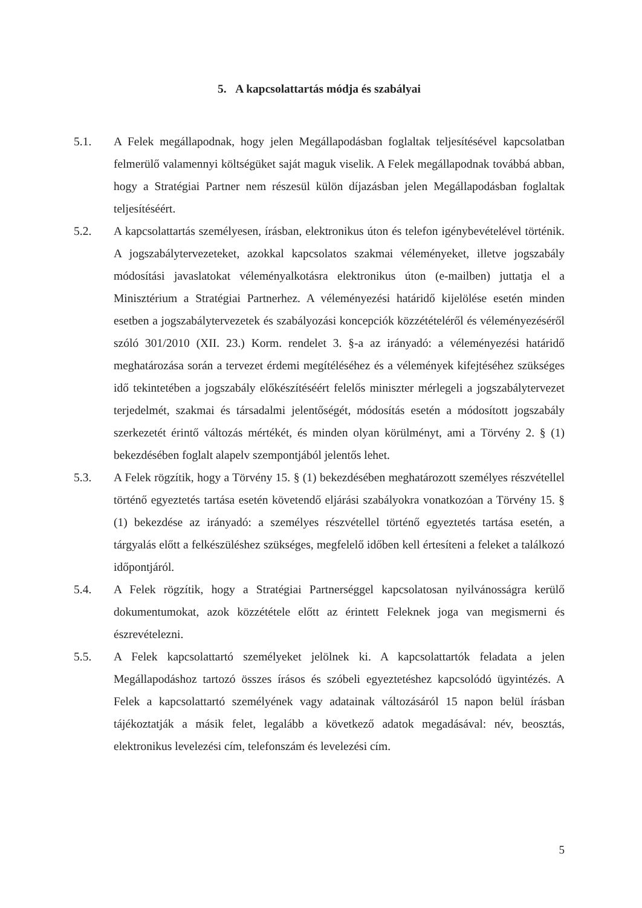5. A kapcsolattartás módja és szabályai
5.1. A Felek megállapodnak, hogy jelen Megállapodásban foglaltak teljesítésével kapcsolatban felmerülő valamennyi költségüket saját maguk viselik. A Felek megállapodnak továbbá abban, hogy a Stratégiai Partner nem részesül külön díjazásban jelen Megállapodásban foglaltak teljesítéséért.
5.2. A kapcsolattartás személyesen, írásban, elektronikus úton és telefon igénybevételével történik. A jogszabálytervezeteket, azokkal kapcsolatos szakmai véleményeket, illetve jogszabály módosítási javaslatokat véleményalkotásra elektronikus úton (e-mailben) juttatja el a Minisztérium a Stratégiai Partnerhez. A véleményezési határidő kijelölése esetén minden esetben a jogszabálytervezetek és szabályozási koncepciók közzétételéről és véleményezéséről szóló 301/2010 (XII. 23.) Korm. rendelet 3. §-a az irányadó: a véleményezési határidő meghatározása során a tervezet érdemi megítéléséhez és a vélemények kifejtéséhez szükséges idő tekintetében a jogszabály előkészítéséért felelős miniszter mérlegeli a jogszabálytervezet terjedelmét, szakmai és társadalmi jelentőségét, módosítás esetén a módosított jogszabály szerkezetét érintő változás mértékét, és minden olyan körülményt, ami a Törvény 2. § (1) bekezdésében foglalt alapelv szempontjából jelentős lehet.
5.3. A Felek rögzítik, hogy a Törvény 15. § (1) bekezdésében meghatározott személyes részvétellel történő egyeztetés tartása esetén követendő eljárási szabályokra vonatkozóan a Törvény 15. § (1) bekezdése az irányadó: a személyes részvétellel történő egyeztetés tartása esetén, a tárgyalás előtt a felkészüléshez szükséges, megfelelő időben kell értesíteni a feleket a találkozó időpontjáról.
5.4. A Felek rögzítik, hogy a Stratégiai Partnerséggel kapcsolatosan nyilvánosságra kerülő dokumentumokat, azok közzététele előtt az érintett Feleknek joga van megismerni és észrevételezni.
5.5. A Felek kapcsolattartó személyeket jelölnek ki. A kapcsolattartók feladata a jelen Megállapodáshoz tartozó összes írásos és szóbeli egyeztetéshez kapcsolódó ügyintézés. A Felek a kapcsolattartó személyének vagy adatainak változásáról 15 napon belül írásban tájékoztatják a másik felet, legalább a következő adatok megadásával: név, beosztás, elektronikus levelezési cím, telefonszám és levelezési cím.
5